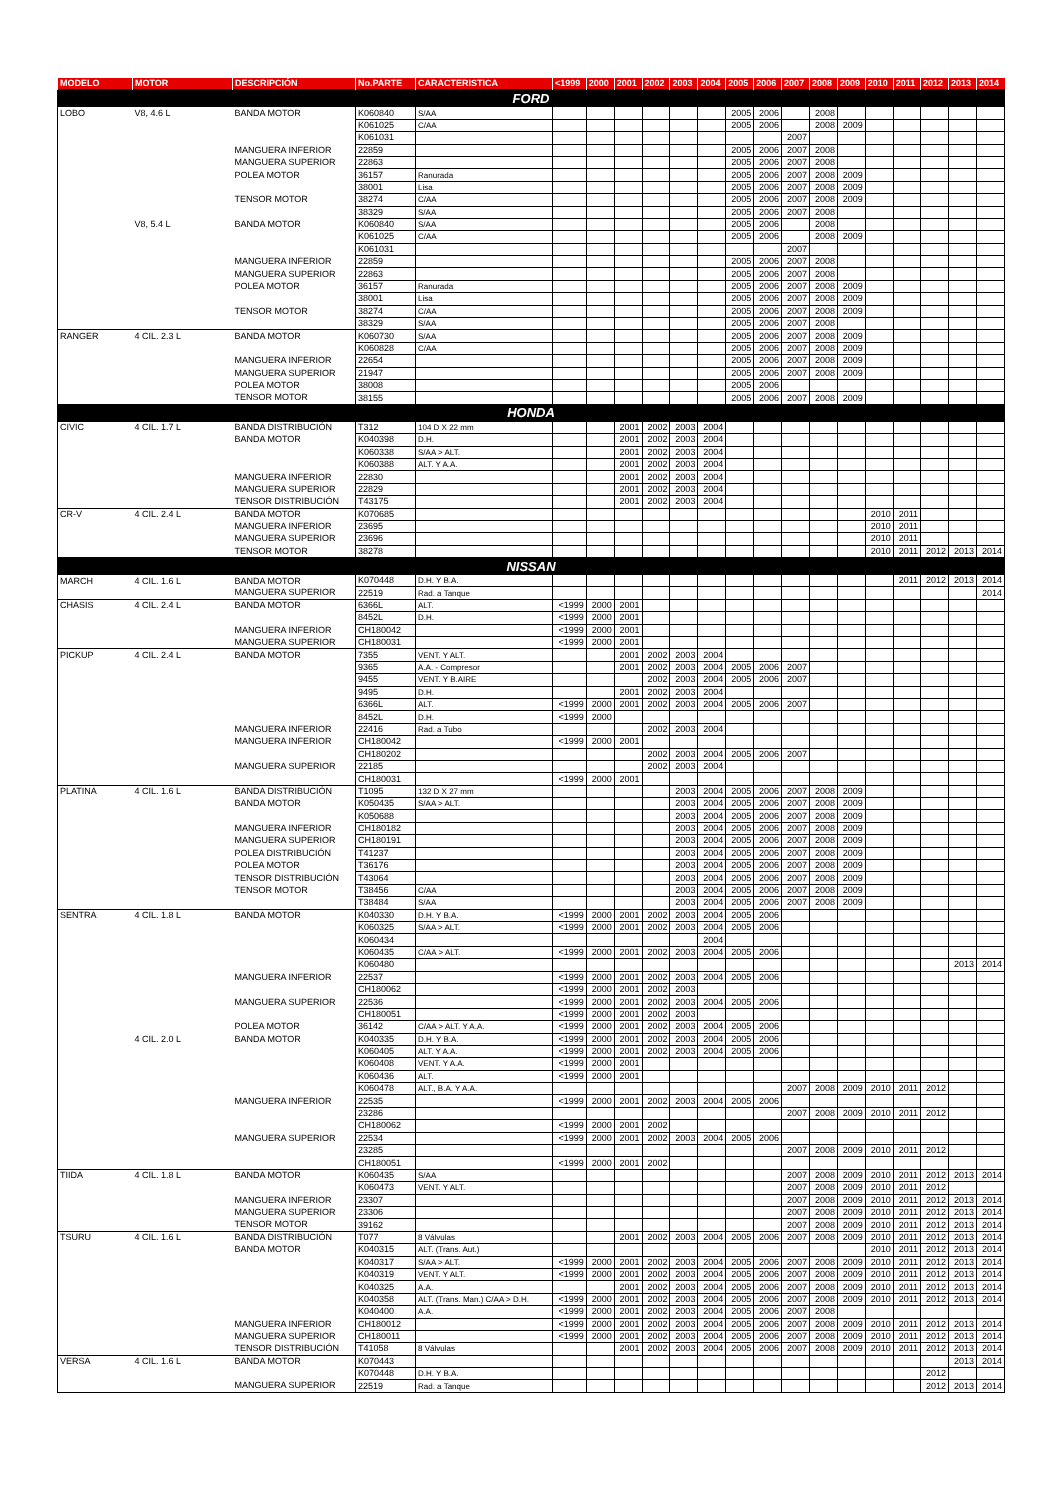| MODELO | MOTOR | DESCRIPCIÓN | No.PARTE | CARACTERISTICA | <1999 | 2000 | 2001 | 2002 | 2003 | 2004 | 2005 | 2006 | 2007 | 2008 | 2009 | 2010 | 2011 | 2012 | 2013 | 2014 |
| --- | --- | --- | --- | --- | --- | --- | --- | --- | --- | --- | --- | --- | --- | --- | --- | --- | --- | --- | --- | --- |
| FORD | | | | | | | | | | | | | | | | | | | | |
| LOBO | V8, 4.6 L | BANDA MOTOR | K060840 | S/AA | | | | | | | 2005 | 2006 | | 2008 | | | | | | |
| | | | K061025 | C/AA | | | | | | | 2005 | 2006 | | 2008 | 2009 | | | | | |
| | | | K061031 | | | | | | | | | | 2007 | | | | | | | |
| | | MANGUERA INFERIOR | 22859 | | | | | | | | 2005 | 2006 | 2007 | 2008 | | | | | | |
| | | MANGUERA SUPERIOR | 22863 | | | | | | | | 2005 | 2006 | 2007 | 2008 | | | | | | |
| | | POLEA MOTOR | 36157 | Ranurada | | | | | | | 2005 | 2006 | 2007 | 2008 | 2009 | | | | | |
| | | | 38001 | Lisa | | | | | | | 2005 | 2006 | 2007 | 2008 | 2009 | | | | | |
| | | TENSOR MOTOR | 38274 | C/AA | | | | | | | 2005 | 2006 | 2007 | 2008 | 2009 | | | | | |
| | | | 38329 | S/AA | | | | | | | 2005 | 2006 | 2007 | 2008 | | | | | | |
| | V8, 5.4 L | BANDA MOTOR | K060840 | S/AA | | | | | | | 2005 | 2006 | | 2008 | | | | | | |
| | | | K061025 | C/AA | | | | | | | 2005 | 2006 | | 2008 | 2009 | | | | | |
| | | | K061031 | | | | | | | | | | 2007 | | | | | | | |
| | | MANGUERA INFERIOR | 22859 | | | | | | | | 2005 | 2006 | 2007 | 2008 | | | | | | |
| | | MANGUERA SUPERIOR | 22863 | | | | | | | | 2005 | 2006 | 2007 | 2008 | | | | | | |
| | | POLEA MOTOR | 36157 | Ranurada | | | | | | | 2005 | 2006 | 2007 | 2008 | 2009 | | | | | |
| | | | 38001 | Lisa | | | | | | | 2005 | 2006 | 2007 | 2008 | 2009 | | | | | |
| | | TENSOR MOTOR | 38274 | C/AA | | | | | | | 2005 | 2006 | 2007 | 2008 | 2009 | | | | | |
| | | | 38329 | S/AA | | | | | | | 2005 | 2006 | 2007 | 2008 | | | | | | |
| RANGER | 4 CIL. 2.3 L | BANDA MOTOR | K060730 | S/AA | | | | | | | 2005 | 2006 | 2007 | 2008 | 2009 | | | | | |
| | | | K060828 | C/AA | | | | | | | 2005 | 2006 | 2007 | 2008 | 2009 | | | | | |
| | | MANGUERA INFERIOR | 22654 | | | | | | | | 2005 | 2006 | 2007 | 2008 | 2009 | | | | | |
| | | MANGUERA SUPERIOR | 21947 | | | | | | | | 2005 | 2006 | 2007 | 2008 | 2009 | | | | | |
| | | POLEA MOTOR | 38008 | | | | | | | | 2005 | 2006 | | | | | | | | |
| | | TENSOR MOTOR | 38155 | | | | | | | | 2005 | 2006 | 2007 | 2008 | 2009 | | | | | |
| HONDA | | | | | | | | | | | | | | | | | | | | |
| CIVIC | 4 CIL. 1.7 L | BANDA DISTRIBUCIÓN | T312 | 104 D X 22 mm | | | 2001 | 2002 | 2003 | 2004 | | | | | | | | | | |
| | | BANDA MOTOR | K040398 | D.H. | | | 2001 | 2002 | 2003 | 2004 | | | | | | | | | | |
| | | | K060338 | S/AA > ALT. | | | 2001 | 2002 | 2003 | 2004 | | | | | | | | | | |
| | | | K060388 | ALT. Y A.A. | | | 2001 | 2002 | 2003 | 2004 | | | | | | | | | | |
| | | MANGUERA INFERIOR | 22830 | | | | 2001 | 2002 | 2003 | 2004 | | | | | | | | | | |
| | | MANGUERA SUPERIOR | 22829 | | | | 2001 | 2002 | 2003 | 2004 | | | | | | | | | | |
| | | TENSOR DISTRIBUCIÓN | T43175 | | | | 2001 | 2002 | 2003 | 2004 | | | | | | | | | | |
| CR-V | 4 CIL. 2.4 L | BANDA MOTOR | K070685 | | | | | | | | | | | | | 2010 | 2011 | | | |
| | | MANGUERA INFERIOR | 23695 | | | | | | | | | | | | | 2010 | 2011 | | | |
| | | MANGUERA SUPERIOR | 23696 | | | | | | | | | | | | | 2010 | 2011 | | | |
| | | TENSOR MOTOR | 38278 | | | | | | | | | | | | | 2010 | 2011 | 2012 | 2013 | 2014 |
| NISSAN | | | | | | | | | | | | | | | | | | | | |
| MARCH | 4 CIL. 1.6 L | BANDA MOTOR | K070448 | D.H. Y B.A. | | | | | | | | | | | | | 2011 | 2012 | 2013 | 2014 |
| | | MANGUERA SUPERIOR | 22519 | Rad. a Tanque | | | | | | | | | | | | | | | | 2014 |
| CHASIS | 4 CIL. 2.4 L | BANDA MOTOR | 6366L | ALT. | <1999 | 2000 | 2001 | | | | | | | | | | | | | |
| | | | 8452L | D.H. | <1999 | 2000 | 2001 | | | | | | | | | | | | | |
| | | MANGUERA INFERIOR | CH180042 | | <1999 | 2000 | 2001 | | | | | | | | | | | | | |
| | | MANGUERA SUPERIOR | CH180031 | | <1999 | 2000 | 2001 | | | | | | | | | | | | | |
| PICKUP | 4 CIL. 2.4 L | BANDA MOTOR | 7355 | VENT. Y ALT. | | | 2001 | 2002 | 2003 | 2004 | | | | | | | | | | |
| | | | 9365 | A.A. - Compresor | | | 2001 | 2002 | 2003 | 2004 | 2005 | 2006 | 2007 | | | | | | | |
| | | | 9455 | VENT. Y B.AIRE | | | | 2002 | 2003 | 2004 | 2005 | 2006 | 2007 | | | | | | | |
| | | | 9495 | D.H. | | | 2001 | 2002 | 2003 | 2004 | | | | | | | | | | |
| | | | 6366L | ALT. | <1999 | 2000 | 2001 | 2002 | 2003 | 2004 | 2005 | 2006 | 2007 | | | | | | | |
| | | | 8452L | D.H. | <1999 | 2000 | | | | | | | | | | | | | | |
| | | MANGUERA INFERIOR | 22416 | Rad. a Tubo | | | | 2002 | 2003 | 2004 | | | | | | | | | | |
| | | MANGUERA INFERIOR | CH180042 | | <1999 | 2000 | 2001 | | | | | | | | | | | | | |
| | | | CH180202 | | | | | 2002 | 2003 | 2004 | 2005 | 2006 | 2007 | | | | | | | |
| | | MANGUERA SUPERIOR | 22185 | | | | | 2002 | 2003 | 2004 | | | | | | | | | | |
| | | | CH180031 | | <1999 | 2000 | 2001 | | | | | | | | | | | | | |
| PLATINA | 4 CIL. 1.6 L | BANDA DISTRIBUCIÓN | T1095 | 132 D X 27 mm | | | | | 2003 | 2004 | 2005 | 2006 | 2007 | 2008 | 2009 | | | | | |
| | | BANDA MOTOR | K050435 | S/AA > ALT. | | | | | 2003 | 2004 | 2005 | 2006 | 2007 | 2008 | 2009 | | | | | |
| | | | K050688 | | | | | | 2003 | 2004 | 2005 | 2006 | 2007 | 2008 | 2009 | | | | | |
| | | MANGUERA INFERIOR | CH180182 | | | | | | 2003 | 2004 | 2005 | 2006 | 2007 | 2008 | 2009 | | | | | |
| | | MANGUERA SUPERIOR | CH180191 | | | | | | 2003 | 2004 | 2005 | 2006 | 2007 | 2008 | 2009 | | | | | |
| | | POLEA DISTRIBUCIÓN | T41237 | | | | | | 2003 | 2004 | 2005 | 2006 | 2007 | 2008 | 2009 | | | | | |
| | | POLEA MOTOR | T36176 | | | | | | 2003 | 2004 | 2005 | 2006 | 2007 | 2008 | 2009 | | | | | |
| | | TENSOR DISTRIBUCIÓN | T43064 | | | | | | 2003 | 2004 | 2005 | 2006 | 2007 | 2008 | 2009 | | | | | |
| | | TENSOR MOTOR | T38456 | C/AA | | | | | 2003 | 2004 | 2005 | 2006 | 2007 | 2008 | 2009 | | | | | |
| | | | T38484 | S/AA | | | | | 2003 | 2004 | 2005 | 2006 | 2007 | 2008 | 2009 | | | | | |
| SENTRA | 4 CIL. 1.8 L | BANDA MOTOR | K040330 | D.H. Y B.A. | <1999 | 2000 | 2001 | 2002 | 2003 | 2004 | 2005 | 2006 | | | | | | | | |
| | | | K060325 | S/AA > ALT. | <1999 | 2000 | 2001 | 2002 | 2003 | 2004 | 2005 | 2006 | | | | | | | | |
| | | | K060434 | | | | | | | 2004 | | | | | | | | | | |
| | | | K060435 | C/AA > ALT. | <1999 | 2000 | 2001 | 2002 | 2003 | 2004 | 2005 | 2006 | | | | | | | | |
| | | | K060480 | | | | | | | | | | | | | | | | 2013 | 2014 |
| | | MANGUERA INFERIOR | 22537 | | <1999 | 2000 | 2001 | 2002 | 2003 | 2004 | 2005 | 2006 | | | | | | | | |
| | | | CH180062 | | <1999 | 2000 | 2001 | 2002 | 2003 | | | | | | | | | | | |
| | | MANGUERA SUPERIOR | 22536 | | <1999 | 2000 | 2001 | 2002 | 2003 | 2004 | 2005 | 2006 | | | | | | | | |
| | | | CH180051 | | <1999 | 2000 | 2001 | 2002 | 2003 | | | | | | | | | | | |
| | | POLEA MOTOR | 36142 | C/AA > ALT. Y A.A. | <1999 | 2000 | 2001 | 2002 | 2003 | 2004 | 2005 | 2006 | | | | | | | | |
| | 4 CIL. 2.0 L | BANDA MOTOR | K040335 | D.H. Y B.A. | <1999 | 2000 | 2001 | 2002 | 2003 | 2004 | 2005 | 2006 | | | | | | | | |
| | | | K060405 | ALT. Y A.A. | <1999 | 2000 | 2001 | 2002 | 2003 | 2004 | 2005 | 2006 | | | | | | | | |
| | | | K060408 | VENT. Y A.A. | <1999 | 2000 | 2001 | | | | | | | | | | | | | |
| | | | K060436 | ALT. | <1999 | 2000 | 2001 | | | | | | | | | | | | | |
| | | | K060478 | ALT., B.A. Y A.A. | | | | | | | | | 2007 | 2008 | 2009 | 2010 | 2011 | 2012 | | |
| | | MANGUERA INFERIOR | 22535 | | <1999 | 2000 | 2001 | 2002 | 2003 | 2004 | 2005 | 2006 | | | | | | | | |
| | | | 23286 | | | | | | | | | | 2007 | 2008 | 2009 | 2010 | 2011 | 2012 | | |
| | | | CH180062 | | <1999 | 2000 | 2001 | 2002 | | | | | | | | | | | | |
| | | MANGUERA SUPERIOR | 22534 | | <1999 | 2000 | 2001 | 2002 | 2003 | 2004 | 2005 | 2006 | | | | | | | | |
| | | | 23285 | | | | | | | | | | 2007 | 2008 | 2009 | 2010 | 2011 | 2012 | | |
| | | | CH180051 | | <1999 | 2000 | 2001 | 2002 | | | | | | | | | | | | |
| TIIDA | 4 CIL. 1.8 L | BANDA MOTOR | K060435 | S/AA | | | | | | | | | 2007 | 2008 | 2009 | 2010 | 2011 | 2012 | 2013 | 2014 |
| | | | K060473 | VENT. Y ALT. | | | | | | | | | 2007 | 2008 | 2009 | 2010 | 2011 | 2012 | | |
| | | MANGUERA INFERIOR | 23307 | | | | | | | | | | 2007 | 2008 | 2009 | 2010 | 2011 | 2012 | 2013 | 2014 |
| | | MANGUERA SUPERIOR | 23306 | | | | | | | | | | 2007 | 2008 | 2009 | 2010 | 2011 | 2012 | 2013 | 2014 |
| | | TENSOR MOTOR | 39162 | | | | | | | | | | 2007 | 2008 | 2009 | 2010 | 2011 | 2012 | 2013 | 2014 |
| TSURU | 4 CIL. 1.6 L | BANDA DISTRIBUCIÓN | T077 | 8 Válvulas | | | 2001 | 2002 | 2003 | 2004 | 2005 | 2006 | 2007 | 2008 | 2009 | 2010 | 2011 | 2012 | 2013 | 2014 |
| | | BANDA MOTOR | K040315 | ALT. (Trans. Aut.) | | | | | | | | | | | | 2010 | 2011 | 2012 | 2013 | 2014 |
| | | | K040317 | S/AA > ALT. | <1999 | 2000 | 2001 | 2002 | 2003 | 2004 | 2005 | 2006 | 2007 | 2008 | 2009 | 2010 | 2011 | 2012 | 2013 | 2014 |
| | | | K040319 | VENT. Y ALT. | <1999 | 2000 | 2001 | 2002 | 2003 | 2004 | 2005 | 2006 | 2007 | 2008 | 2009 | 2010 | 2011 | 2012 | 2013 | 2014 |
| | | | K040325 | A.A. | | | 2001 | 2002 | 2003 | 2004 | 2005 | 2006 | 2007 | 2008 | 2009 | 2010 | 2011 | 2012 | 2013 | 2014 |
| | | | K040358 | ALT. (Trans. Man.) C/AA > D.H. | <1999 | 2000 | 2001 | 2002 | 2003 | 2004 | 2005 | 2006 | 2007 | 2008 | 2009 | 2010 | 2011 | 2012 | 2013 | 2014 |
| | | | K040400 | A.A. | <1999 | 2000 | 2001 | 2002 | 2003 | 2004 | 2005 | 2006 | 2007 | 2008 | | | | | | |
| | | MANGUERA INFERIOR | CH180012 | | <1999 | 2000 | 2001 | 2002 | 2003 | 2004 | 2005 | 2006 | 2007 | 2008 | 2009 | 2010 | 2011 | 2012 | 2013 | 2014 |
| | | MANGUERA SUPERIOR | CH180011 | | <1999 | 2000 | 2001 | 2002 | 2003 | 2004 | 2005 | 2006 | 2007 | 2008 | 2009 | 2010 | 2011 | 2012 | 2013 | 2014 |
| | | TENSOR DISTRIBUCIÓN | T41058 | 8 Válvulas | | | 2001 | 2002 | 2003 | 2004 | 2005 | 2006 | 2007 | 2008 | 2009 | 2010 | 2011 | 2012 | 2013 | 2014 |
| VERSA | 4 CIL. 1.6 L | BANDA MOTOR | K070443 | | | | | | | | | | | | | | | | 2013 | 2014 |
| | | | K070448 | D.H. Y B.A. | | | | | | | | | | | | | | 2012 | | |
| | | MANGUERA SUPERIOR | 22519 | Rad. a Tanque | | | | | | | | | | | | | | 2012 | 2013 | 2014 |